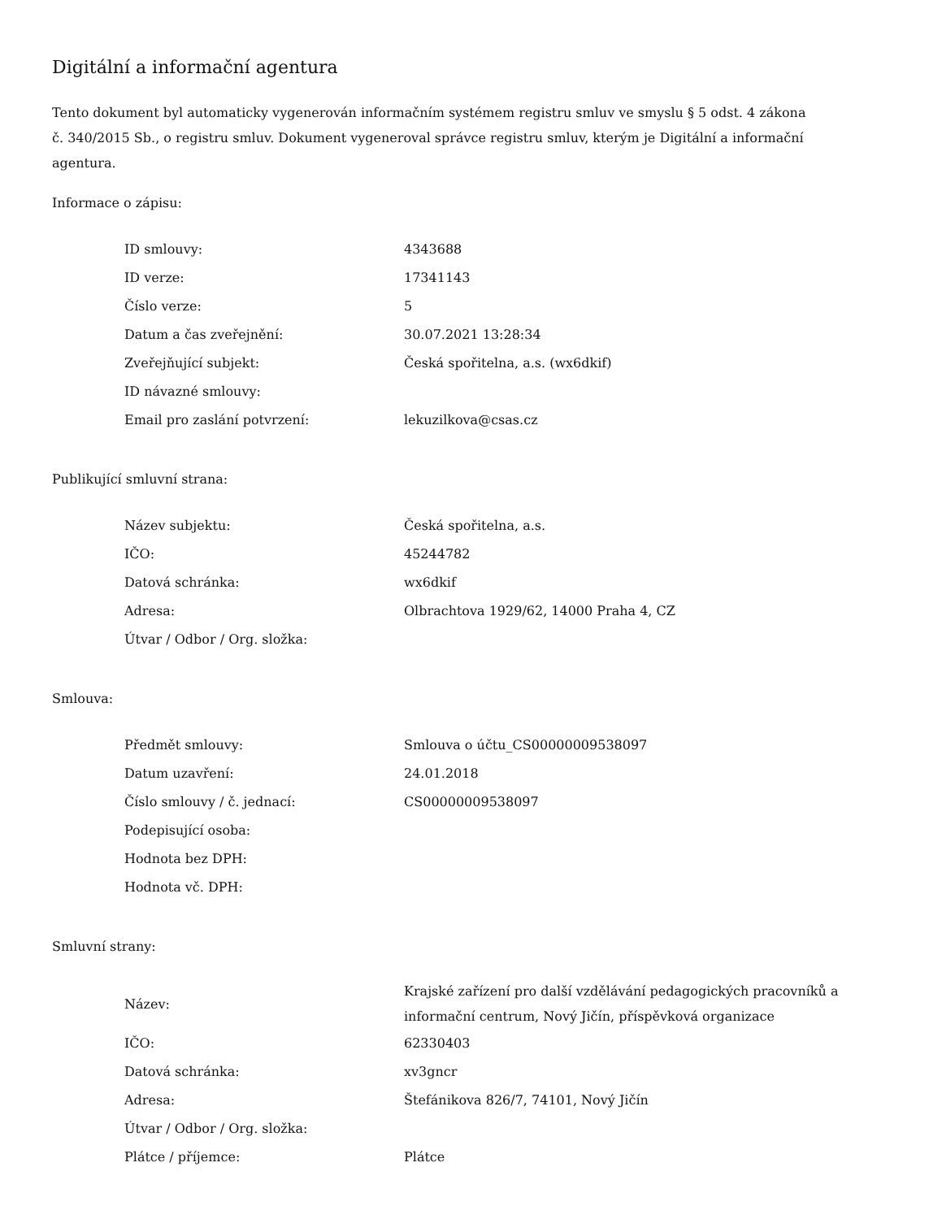Digitální a informační agentura
Tento dokument byl automaticky vygenerován informačním systémem registru smluv ve smyslu § 5 odst. 4 zákona
č. 340/2015 Sb., o registru smluv. Dokument vygeneroval správce registru smluv, kterým je Digitální a informační agentura.
Informace o zápisu:
| ID smlouvy: | 4343688 |
| ID verze: | 17341143 |
| Číslo verze: | 5 |
| Datum a čas zveřejnění: | 30.07.2021 13:28:34 |
| Zveřejňující subjekt: | Česká spořitelna, a.s. (wx6dkif) |
| ID návazné smlouvy: | |
| Email pro zaslání potvrzení: | lekuzilkova@csas.cz |
Publikující smluvní strana:
| Název subjektu: | Česká spořitelna, a.s. |
| IČO: | 45244782 |
| Datová schránka: | wx6dkif |
| Adresa: | Olbrachtova 1929/62, 14000 Praha 4, CZ |
| Útvar / Odbor / Org. složka: | |
Smlouva:
| Předmět smlouvy: | Smlouva o účtu_CS00000009538097 |
| Datum uzavření: | 24.01.2018 |
| Číslo smlouvy / č. jednací: | CS00000009538097 |
| Podepisující osoba: | |
| Hodnota bez DPH: | |
| Hodnota vč. DPH: | |
Smluvní strany:
| Název: | Krajské zařízení pro další vzdělávání pedagogických pracovníků a informační centrum, Nový Jičín, příspěvková organizace |
| IČO: | 62330403 |
| Datová schránka: | xv3gncr |
| Adresa: | Štefánikova 826/7, 74101, Nový Jičín |
| Útvar / Odbor / Org. složka: | |
| Plátce / příjemce: | Plátce |